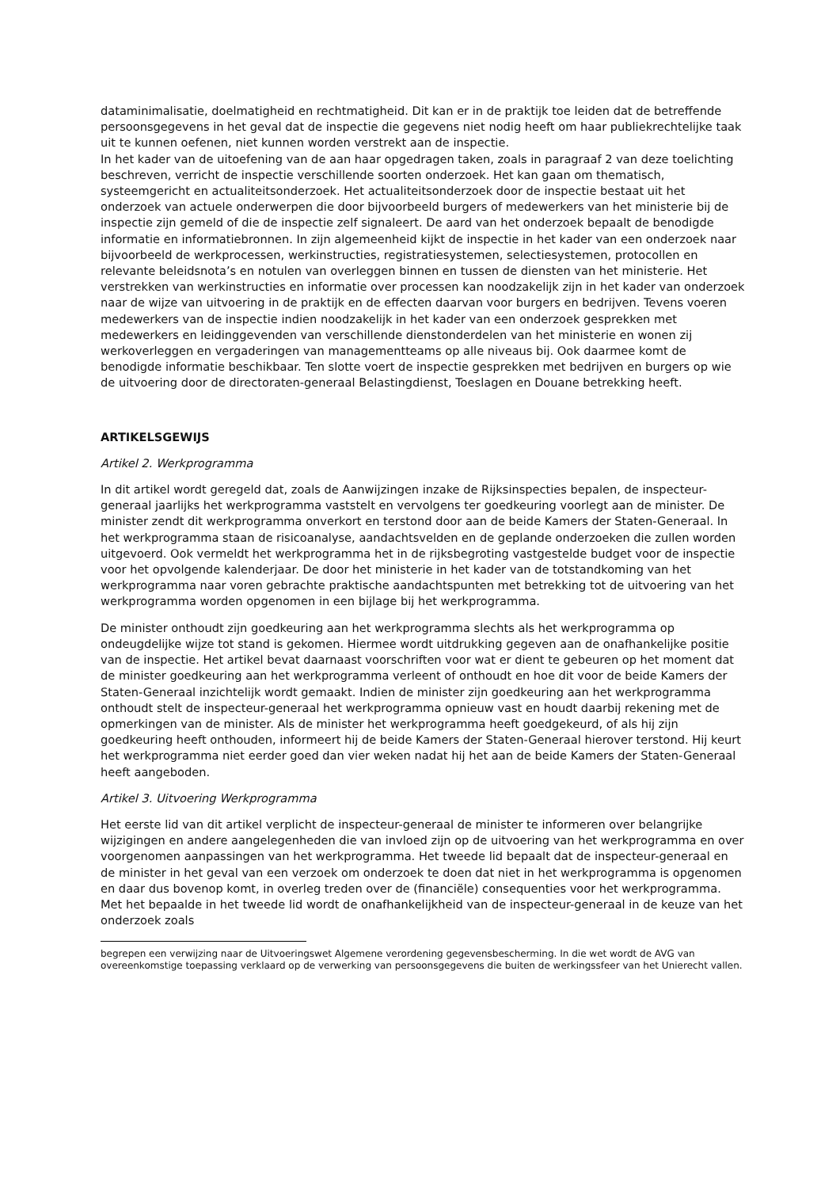dataminimalisatie, doelmatigheid en rechtmatigheid. Dit kan er in de praktijk toe leiden dat de betreffende persoonsgegevens in het geval dat de inspectie die gegevens niet nodig heeft om haar publiekrechtelijke taak uit te kunnen oefenen, niet kunnen worden verstrekt aan de inspectie.
In het kader van de uitoefening van de aan haar opgedragen taken, zoals in paragraaf 2 van deze toelichting beschreven, verricht de inspectie verschillende soorten onderzoek. Het kan gaan om thematisch, systeemgericht en actualiteitsonderzoek. Het actualiteitsonderzoek door de inspectie bestaat uit het onderzoek van actuele onderwerpen die door bijvoorbeeld burgers of medewerkers van het ministerie bij de inspectie zijn gemeld of die de inspectie zelf signaleert. De aard van het onderzoek bepaalt de benodigde informatie en informatiebronnen. In zijn algemeenheid kijkt de inspectie in het kader van een onderzoek naar bijvoorbeeld de werkprocessen, werkinstructies, registratiesystemen, selectiesystemen, protocollen en relevante beleidsnota’s en notulen van overleggen binnen en tussen de diensten van het ministerie. Het verstrekken van werkinstructies en informatie over processen kan noodzakelijk zijn in het kader van onderzoek naar de wijze van uitvoering in de praktijk en de effecten daarvan voor burgers en bedrijven. Tevens voeren medewerkers van de inspectie indien noodzakelijk in het kader van een onderzoek gesprekken met medewerkers en leidinggevenden van verschillende dienstonderdelen van het ministerie en wonen zij werkoverleggen en vergaderingen van managementteams op alle niveaus bij. Ook daarmee komt de benodigde informatie beschikbaar. Ten slotte voert de inspectie gesprekken met bedrijven en burgers op wie de uitvoering door de directoraten-generaal Belastingdienst, Toeslagen en Douane betrekking heeft.
ARTIKELSGEWIJS
Artikel 2. Werkprogramma
In dit artikel wordt geregeld dat, zoals de Aanwijzingen inzake de Rijksinspecties bepalen, de inspecteur-generaal jaarlijks het werkprogramma vaststelt en vervolgens ter goedkeuring voorlegt aan de minister. De minister zendt dit werkprogramma onverkort en terstond door aan de beide Kamers der Staten-Generaal. In het werkprogramma staan de risicoanalyse, aandachtsvelden en de geplande onderzoeken die zullen worden uitgevoerd. Ook vermeldt het werkprogramma het in de rijksbegroting vastgestelde budget voor de inspectie voor het opvolgende kalenderjaar. De door het ministerie in het kader van de totstandkoming van het werkprogramma naar voren gebrachte praktische aandachtspunten met betrekking tot de uitvoering van het werkprogramma worden opgenomen in een bijlage bij het werkprogramma.
De minister onthoudt zijn goedkeuring aan het werkprogramma slechts als het werkprogramma op ondeugdelijke wijze tot stand is gekomen. Hiermee wordt uitdrukking gegeven aan de onafhankelijke positie van de inspectie. Het artikel bevat daarnaast voorschriften voor wat er dient te gebeuren op het moment dat de minister goedkeuring aan het werkprogramma verleent of onthoudt en hoe dit voor de beide Kamers der Staten-Generaal inzichtelijk wordt gemaakt. Indien de minister zijn goedkeuring aan het werkprogramma onthoudt stelt de inspecteur-generaal het werkprogramma opnieuw vast en houdt daarbij rekening met de opmerkingen van de minister. Als de minister het werkprogramma heeft goedgekeurd, of als hij zijn goedkeuring heeft onthouden, informeert hij de beide Kamers der Staten-Generaal hierover terstond. Hij keurt het werkprogramma niet eerder goed dan vier weken nadat hij het aan de beide Kamers der Staten-Generaal heeft aangeboden.
Artikel 3. Uitvoering Werkprogramma
Het eerste lid van dit artikel verplicht de inspecteur-generaal de minister te informeren over belangrijke wijzigingen en andere aangelegenheden die van invloed zijn op de uitvoering van het werkprogramma en over voorgenomen aanpassingen van het werkprogramma. Het tweede lid bepaalt dat de inspecteur-generaal en de minister in het geval van een verzoek om onderzoek te doen dat niet in het werkprogramma is opgenomen en daar dus bovenop komt, in overleg treden over de (financiële) consequenties voor het werkprogramma. Met het bepaalde in het tweede lid wordt de onafhankelijkheid van de inspecteur-generaal in de keuze van het onderzoek zoals
begrepen een verwijzing naar de Uitvoeringswet Algemene verordening gegevensbescherming. In die wet wordt de AVG van overeenkomstige toepassing verklaard op de verwerking van persoonsgegevens die buiten de werkingssfeer van het Unierecht vallen.